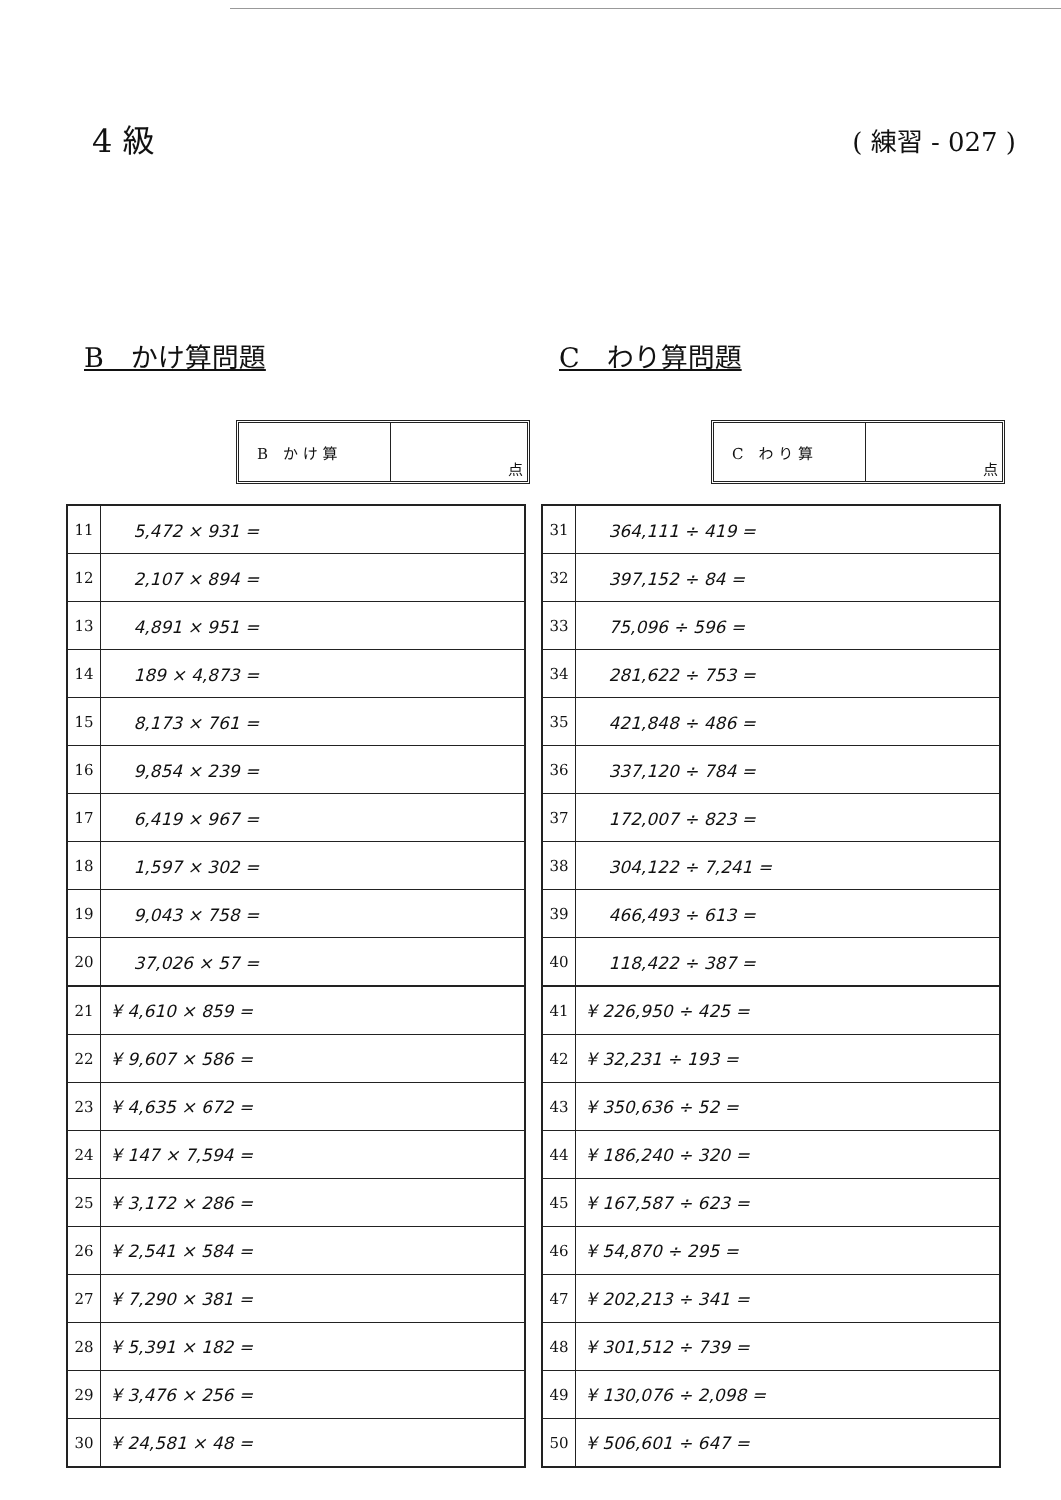4 級 ( 練習 - 027 )
B　かけ算問題
B　か け 算 点
| 11 | 5,472 × 931 = |
| 12 | 2,107 × 894 = |
| 13 | 4,891 × 951 = |
| 14 | 189 × 4,873 = |
| 15 | 8,173 × 761 = |
| 16 | 9,854 × 239 = |
| 17 | 6,419 × 967 = |
| 18 | 1,597 × 302 = |
| 19 | 9,043 × 758 = |
| 20 | 37,026 × 57 = |
| 21 | ¥ 4,610 × 859 = |
| 22 | ¥ 9,607 × 586 = |
| 23 | ¥ 4,635 × 672 = |
| 24 | ¥ 147 × 7,594 = |
| 25 | ¥ 3,172 × 286 = |
| 26 | ¥ 2,541 × 584 = |
| 27 | ¥ 7,290 × 381 = |
| 28 | ¥ 5,391 × 182 = |
| 29 | ¥ 3,476 × 256 = |
| 30 | ¥ 24,581 × 48 = |
C　わり算問題
C　わ り 算 点
| 31 | 364,111 ÷ 419 = |
| 32 | 397,152 ÷ 84 = |
| 33 | 75,096 ÷ 596 = |
| 34 | 281,622 ÷ 753 = |
| 35 | 421,848 ÷ 486 = |
| 36 | 337,120 ÷ 784 = |
| 37 | 172,007 ÷ 823 = |
| 38 | 304,122 ÷ 7,241 = |
| 39 | 466,493 ÷ 613 = |
| 40 | 118,422 ÷ 387 = |
| 41 | ¥ 226,950 ÷ 425 = |
| 42 | ¥ 32,231 ÷ 193 = |
| 43 | ¥ 350,636 ÷ 52 = |
| 44 | ¥ 186,240 ÷ 320 = |
| 45 | ¥ 167,587 ÷ 623 = |
| 46 | ¥ 54,870 ÷ 295 = |
| 47 | ¥ 202,213 ÷ 341 = |
| 48 | ¥ 301,512 ÷ 739 = |
| 49 | ¥ 130,076 ÷ 2,098 = |
| 50 | ¥ 506,601 ÷ 647 = |